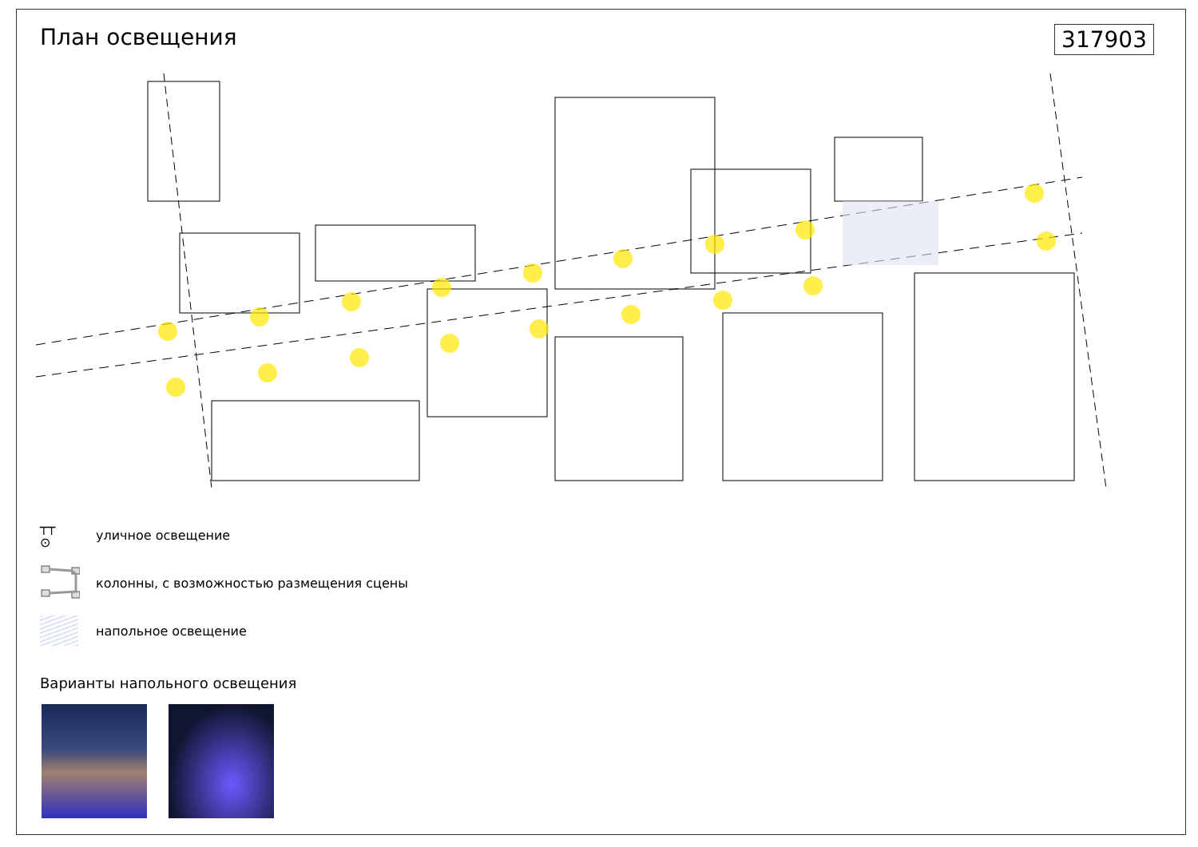План освещения 317903
┬┬
⊙
уличное освещение
колонны, с возможностью размещения сцены
напольное освещение
Варианты напольного освещения